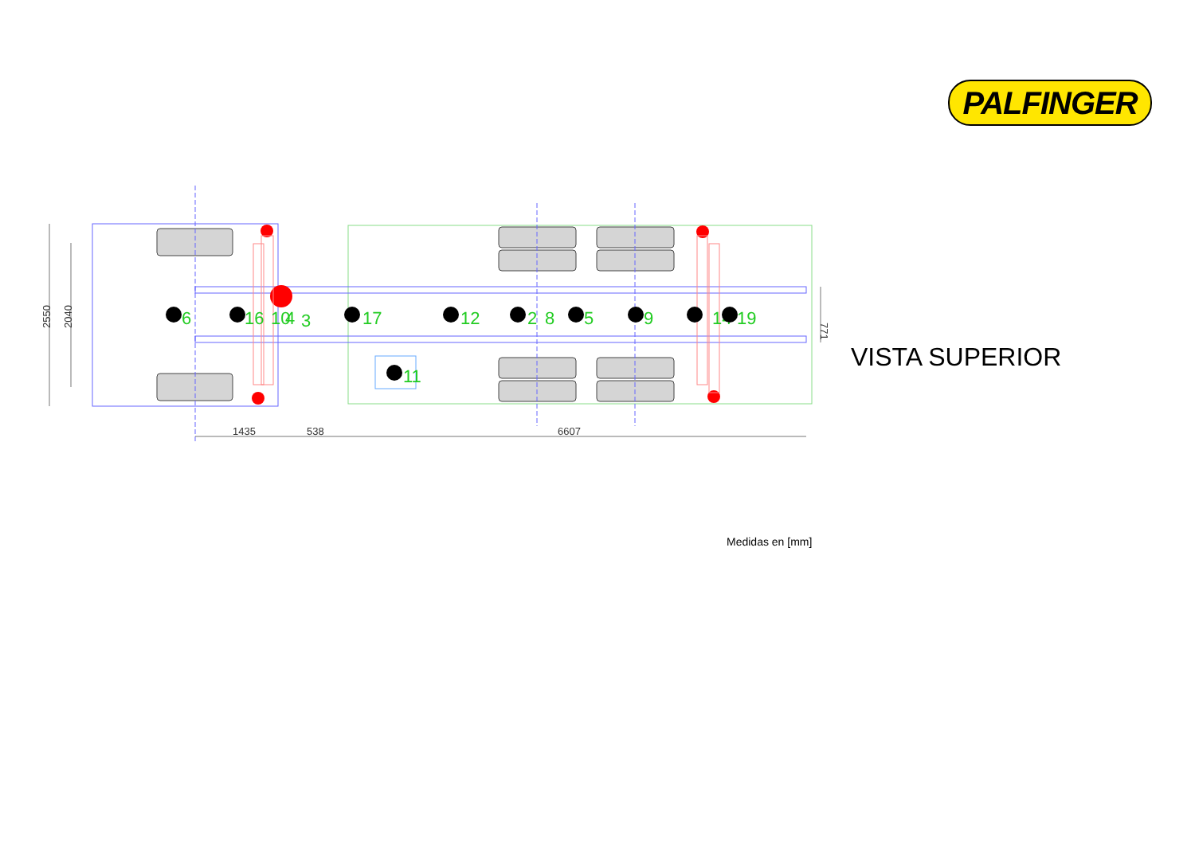PALFINGER
2550
2040
1435
538
6607
771
6
16
10
4
3
17
12
2
8
5
9
14
19
11
VISTA SUPERIOR
Medidas en [mm]